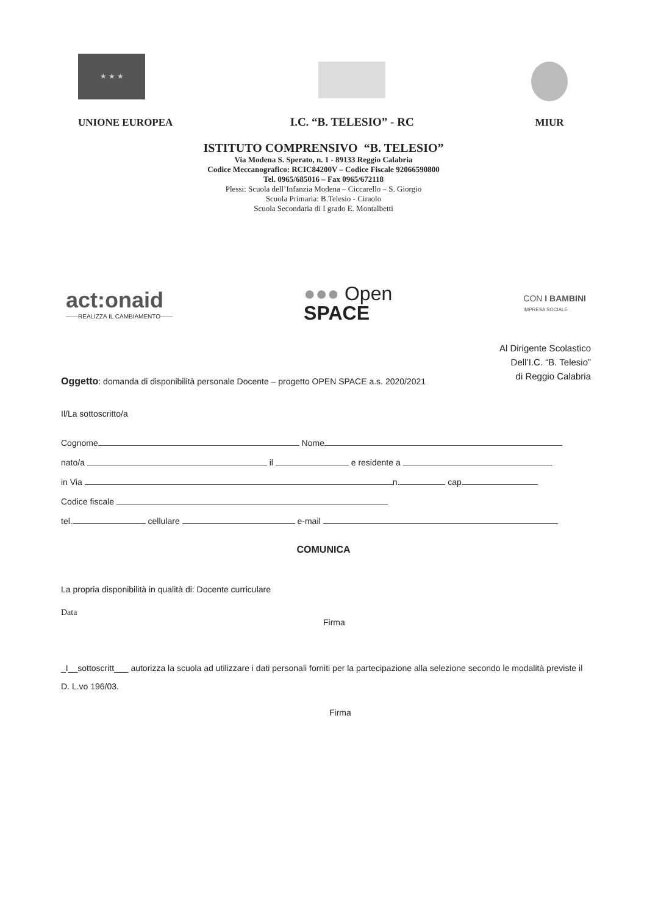★ ★ ★
UNIONE EUROPEA
I.C. “B. TELESIO” - RC
MIUR
ISTITUTO COMPRENSIVO “B. TELESIO”
Via Modena S. Sperato, n. 1 - 89133 Reggio Calabria
Codice Meccanografico: RCIC84200V – Codice Fiscale 92066590800
Tel. 0965/685016 – Fax 0965/672118
Plessi: Scuola dell’Infanzia Modena – Ciccarello – S. Giorgio
Scuola Primaria: B.Telesio - Ciraolo
Scuola Secondaria di I grado E. Montalbetti
act:onaid
——REALIZZA IL CAMBIAMENTO——
●●● Open
SPACE
CON I BAMBINI
IMPRESA SOCIALE
Al Dirigente Scolastico
Dell’I.C. “B. Telesio”
di Reggio Calabria
Oggetto: domanda di disponibilità personale Docente – progetto OPEN SPACE a.s. 2020/2021
Il/La sottoscritto/a
Cognome Nome
nato/a il e residente a
in Via n. cap
Codice fiscale
tel. cellulare e-mail
COMUNICA
La propria disponibilità in qualità di: Docente curriculare
Data
Firma
_I__sottoscritt___ autorizza la scuola ad utilizzare i dati personali forniti per la partecipazione alla selezione secondo le modalità previste il D. L.vo 196/03.
Firma